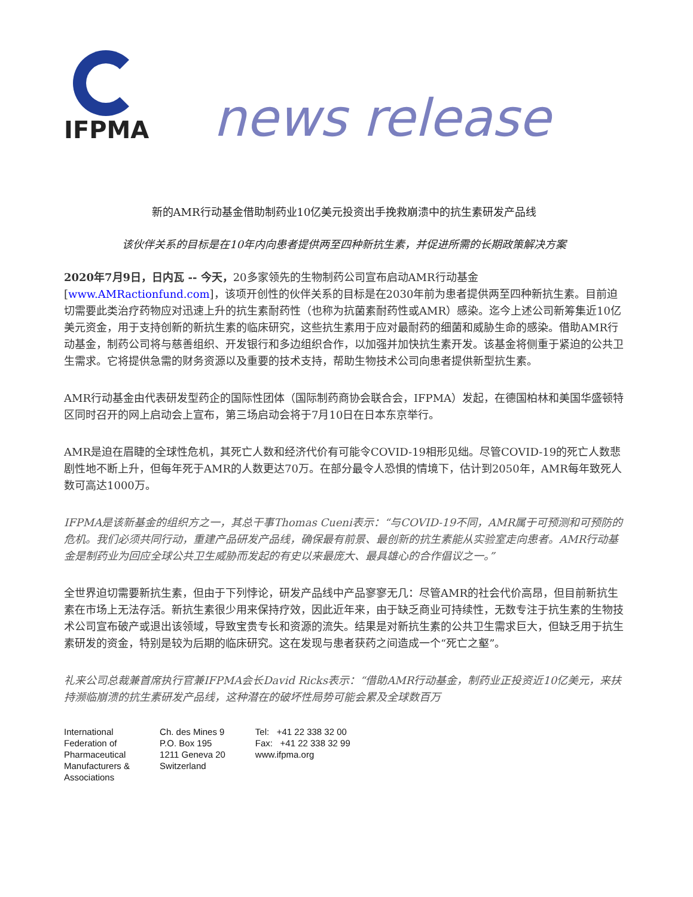IFPMA
news release
新的AMR行动基金借助制药业10亿美元投资出手挽救崩溃中的抗生素研发产品线
该伙伴关系的目标是在10年内向患者提供两至四种新抗生素，并促进所需的长期政策解决方案
2020年7月9日，日内瓦 -- 今天，20多家领先的生物制药公司宣布启动AMR行动基金 [www.AMRactionfund.com]，该项开创性的伙伴关系的目标是在2030年前为患者提供两至四种新抗生素。目前迫切需要此类治疗药物应对迅速上升的抗生素耐药性（也称为抗菌素耐药性或AMR）感染。迄今上述公司新筹集近10亿美元资金，用于支持创新的新抗生素的临床研究，这些抗生素用于应对最耐药的细菌和威胁生命的感染。借助AMR行动基金，制药公司将与慈善组织、开发银行和多边组织合作，以加强并加快抗生素开发。该基金将侧重于紧迫的公共卫生需求。它将提供急需的财务资源以及重要的技术支持，帮助生物技术公司向患者提供新型抗生素。
AMR行动基金由代表研发型药企的国际性团体（国际制药商协会联合会，IFPMA）发起，在德国柏林和美国华盛顿特区同时召开的网上启动会上宣布，第三场启动会将于7月10日在日本东京举行。
AMR是迫在眉睫的全球性危机，其死亡人数和经济代价有可能令COVID-19相形见绌。尽管COVID-19的死亡人数悲剧性地不断上升，但每年死于AMR的人数更达70万。在部分最令人恐惧的情境下，估计到2050年，AMR每年致死人数可高达1000万。
IFPMA是该新基金的组织方之一，其总干事Thomas Cueni表示：“与COVID-19不同，AMR属于可预测和可预防的危机。我们必须共同行动，重建产品研发产品线，确保最有前景、最创新的抗生素能从实验室走向患者。AMR行动基金是制药业为回应全球公共卫生威胁而发起的有史以来最庞大、最具雄心的合作倡议之一。”
全世界迫切需要新抗生素，但由于下列悖论，研发产品线中产品寥寥无几：尽管AMR的社会代价高昂，但目前新抗生素在市场上无法存活。新抗生素很少用来保持疗效，因此近年来，由于缺乏商业可持续性，无数专注于抗生素的生物技术公司宣布破产或退出该领域，导致宝贵专长和资源的流失。结果是对新抗生素的公共卫生需求巨大，但缺乏用于抗生素研发的资金，特别是较为后期的临床研究。这在发现与患者获药之间造成一个“死亡之壑”。
礼来公司总裁兼首席执行官兼IFPMA会长David Ricks表示：“借助AMR行动基金，制药业正投资近10亿美元，来扶持濒临崩溃的抗生素研发产品线，这种潜在的破坏性局势可能会累及全球数百万
International
Federation of
Pharmaceutical
Manufacturers &
Associations
Ch. des Mines 9
P.O. Box 195
1211 Geneva 20
Switzerland
Tel: +41 22 338 32 00
Fax: +41 22 338 32 99
www.ifpma.org